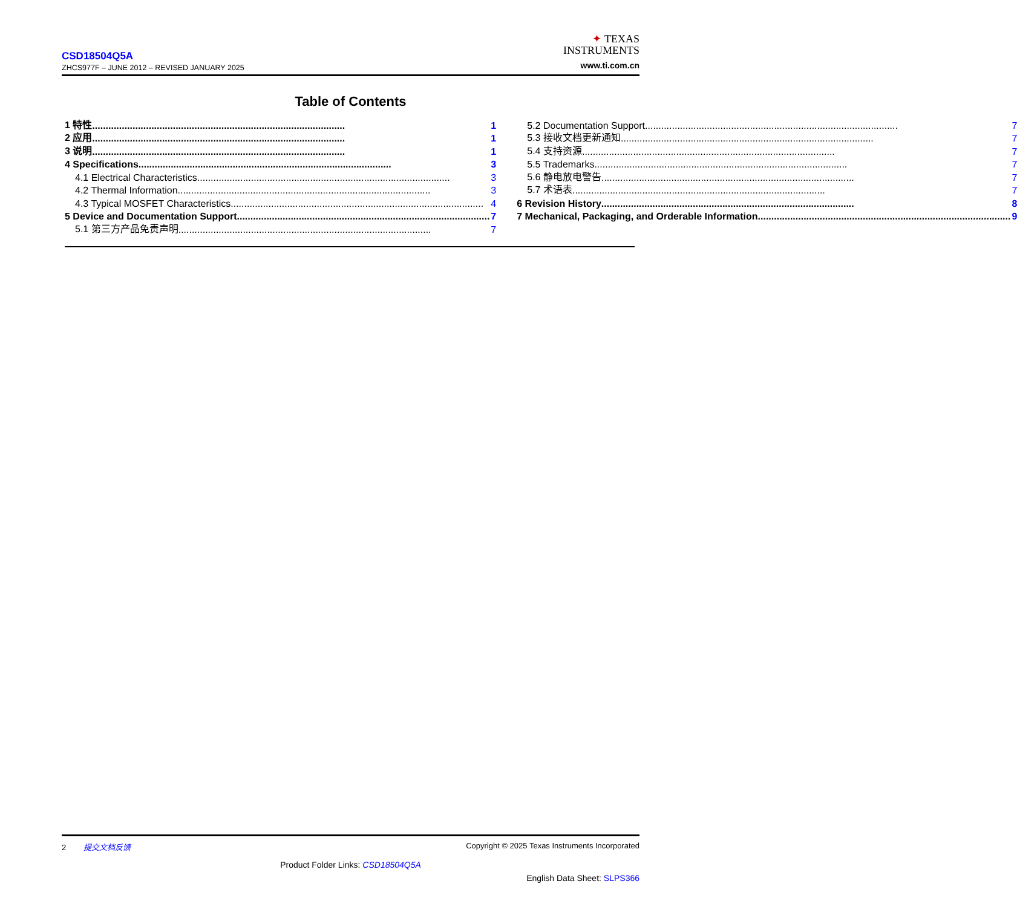CSD18504Q5A
ZHCS977F – JUNE 2012 – REVISED JANUARY 2025
✦ TEXAS
INSTRUMENTS
www.ti.com.cn
Table of Contents
1 特性.............................................................................................. 1
2 应用.............................................................................................. 1
3 说明.............................................................................................. 1
4 Specifications.............................................................................................. 3
4.1 Electrical Characteristics.............................................................................................. 3
4.2 Thermal Information.............................................................................................. 3
4.3 Typical MOSFET Characteristics.............................................................................................. 4
5 Device and Documentation Support.............................................................................................. 7
5.1 第三方产品免责声明.............................................................................................. 7
5.2 Documentation Support.............................................................................................. 7
5.3 接收文档更新通知.............................................................................................. 7
5.4 支持资源.............................................................................................. 7
5.5 Trademarks.............................................................................................. 7
5.6 静电放电警告.............................................................................................. 7
5.7 术语表.............................................................................................. 7
6 Revision History.............................................................................................. 8
7 Mechanical, Packaging, and Orderable Information.............................................................................................. 9
2 提交文档反馈 Copyright © 2025 Texas Instruments Incorporated
Product Folder Links: CSD18504Q5A
English Data Sheet: SLPS366